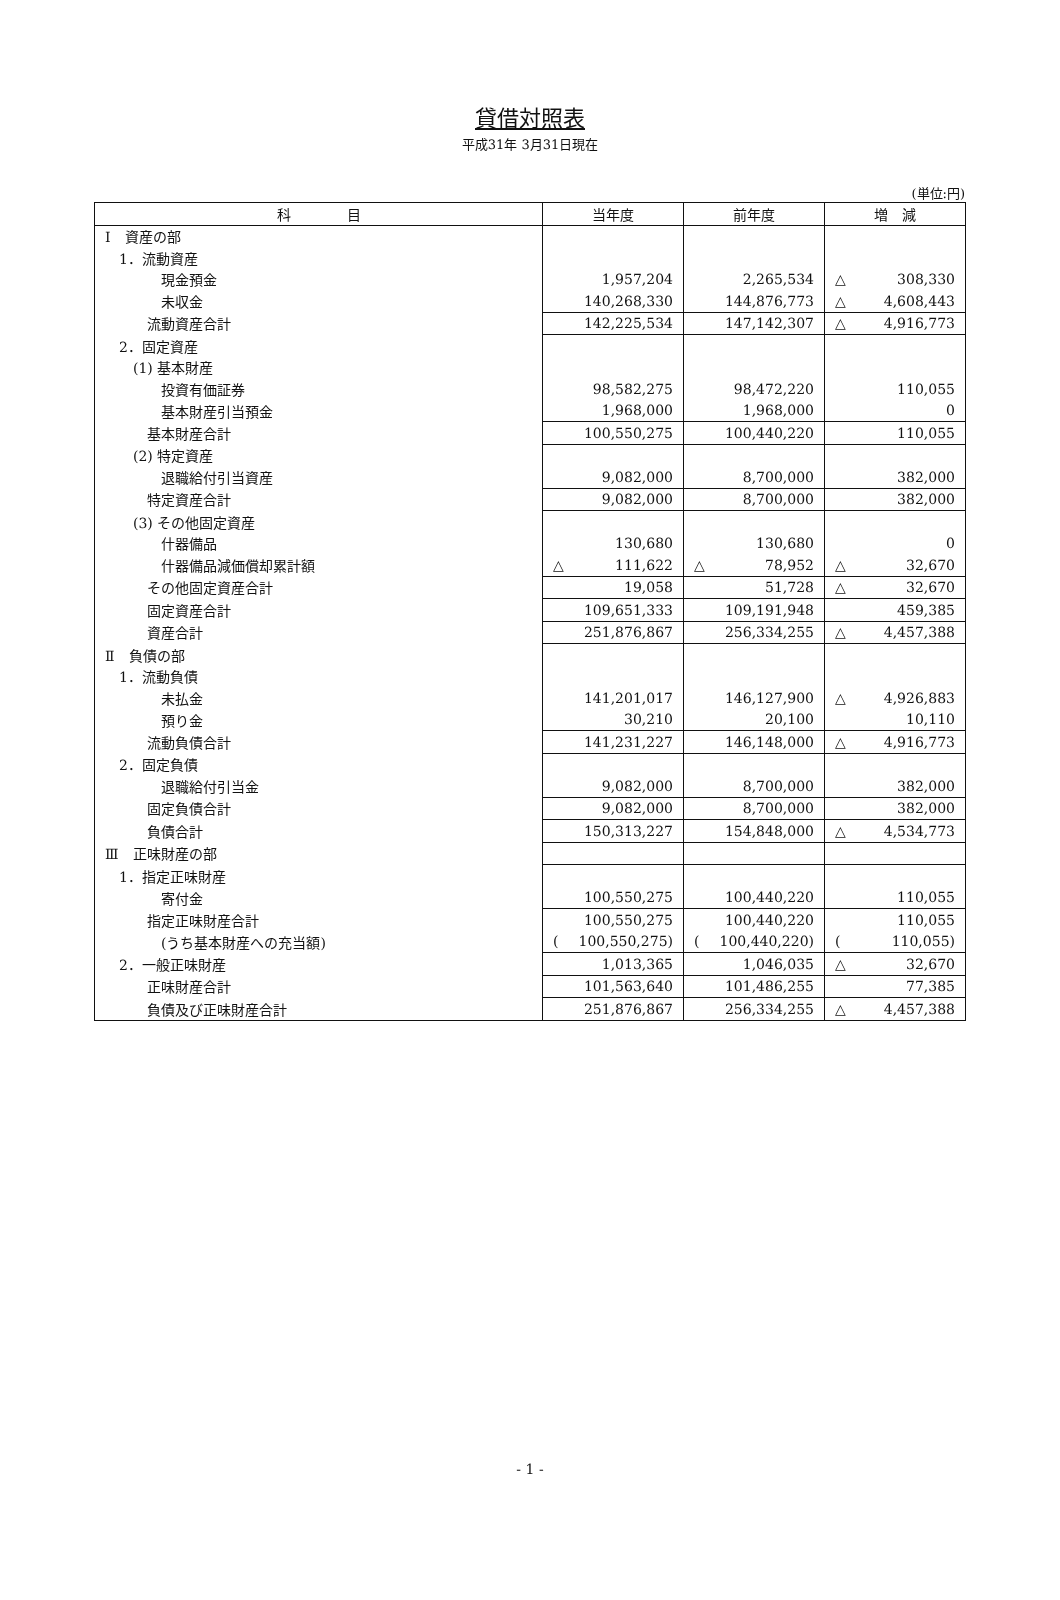貸借対照表
平成31年 3月31日現在
(単位:円)
| 科 目 | 当年度 | 前年度 | 増 減 |
| --- | --- | --- | --- |
| Ⅰ 資産の部 | | | |
| 1．流動資産 | | | |
| 現金預金 | 1,957,204 | 2,265,534 | △ 308,330 |
| 未収金 | 140,268,330 | 144,876,773 | △ 4,608,443 |
| 流動資産合計 | 142,225,534 | 147,142,307 | △ 4,916,773 |
| 2．固定資産 | | | |
| (1) 基本財産 | | | |
| 投資有価証券 | 98,582,275 | 98,472,220 | 110,055 |
| 基本財産引当預金 | 1,968,000 | 1,968,000 | 0 |
| 基本財産合計 | 100,550,275 | 100,440,220 | 110,055 |
| (2) 特定資産 | | | |
| 退職給付引当資産 | 9,082,000 | 8,700,000 | 382,000 |
| 特定資産合計 | 9,082,000 | 8,700,000 | 382,000 |
| (3) その他固定資産 | | | |
| 什器備品 | 130,680 | 130,680 | 0 |
| 什器備品減価償却累計額 | △ 111,622 | △ 78,952 | △ 32,670 |
| その他固定資産合計 | 19,058 | 51,728 | △ 32,670 |
| 固定資産合計 | 109,651,333 | 109,191,948 | 459,385 |
| 資産合計 | 251,876,867 | 256,334,255 | △ 4,457,388 |
| Ⅱ 負債の部 | | | |
| 1．流動負債 | | | |
| 未払金 | 141,201,017 | 146,127,900 | △ 4,926,883 |
| 預り金 | 30,210 | 20,100 | 10,110 |
| 流動負債合計 | 141,231,227 | 146,148,000 | △ 4,916,773 |
| 2．固定負債 | | | |
| 退職給付引当金 | 9,082,000 | 8,700,000 | 382,000 |
| 固定負債合計 | 9,082,000 | 8,700,000 | 382,000 |
| 負債合計 | 150,313,227 | 154,848,000 | △ 4,534,773 |
| Ⅲ 正味財産の部 | | | |
| 1．指定正味財産 | | | |
| 寄付金 | 100,550,275 | 100,440,220 | 110,055 |
| 指定正味財産合計 | 100,550,275 | 100,440,220 | 110,055 |
| (うち基本財産への充当額) | ( 100,550,275) | ( 100,440,220) | ( 110,055) |
| 2．一般正味財産 | 1,013,365 | 1,046,035 | △ 32,670 |
| 正味財産合計 | 101,563,640 | 101,486,255 | 77,385 |
| 負債及び正味財産合計 | 251,876,867 | 256,334,255 | △ 4,457,388 |
- 1 -